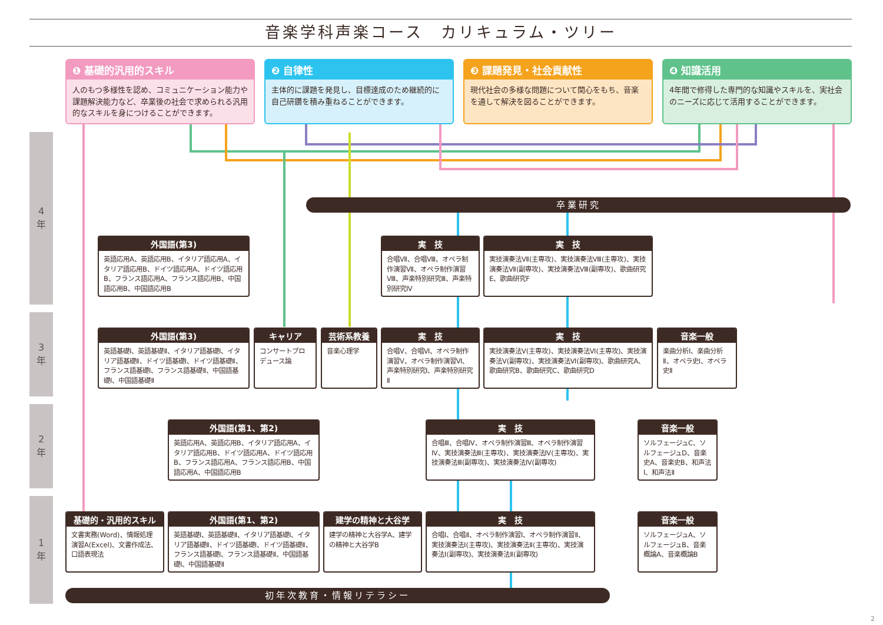音楽学科声楽コース　カリキュラム・ツリー
❶ 基礎的汎用的スキル
人のもつ多様性を認め、コミュニケーション能力や課題解決能力など、卒業後の社会で求められる汎用的なスキルを身につけることができます。
❷ 自律性
主体的に課題を発見し、目標達成のため継続的に自己研鑽を積み重ねることができます。
❸ 課題発見・社会貢献性
現代社会の多様な問題について関心をもち、音楽を通して解決を図ることができます。
❹ 知識活用
4年間で修得した専門的な知識やスキルを、実社会のニーズに応じて活用することができます。
4
年
3
年
2
年
1
年
卒業研究
外国語(第3)
英語応用A、英語応用B、イタリア語応用A、イタリア語応用B、ドイツ語応用A、ドイツ語応用B、フランス語応用A、フランス語応用B、中国語応用B、中国語応用B
実　技
合唱Ⅶ、合唱Ⅷ、オペラ制作演習Ⅶ、オペラ制作演習Ⅷ、声楽特別研究Ⅲ、声楽特別研究Ⅳ
実　技
実技演奏法Ⅶ(主専攻)、実技演奏法Ⅷ(主専攻)、実技演奏法Ⅶ(副専攻)、実技演奏法Ⅷ(副専攻)、歌曲研究E、歌曲研究F
外国語(第3)
英語基礎Ⅰ、英語基礎Ⅱ、イタリア語基礎Ⅰ、イタリア語基礎Ⅱ、ドイツ語基礎Ⅰ、ドイツ語基礎Ⅱ、フランス語基礎Ⅰ、フランス語基礎Ⅱ、中国語基礎Ⅰ、中国語基礎Ⅱ
キャリア
コンサートプロデュース論
芸術系教養
音楽心理学
実　技
合唱Ⅴ、合唱Ⅵ、オペラ制作演習Ⅴ、オペラ制作演習Ⅵ、声楽特別研究Ⅰ、声楽特別研究Ⅱ
実　技
実技演奏法Ⅴ(主専攻)、実技演奏法Ⅵ(主専攻)、実技演奏法Ⅴ(副専攻)、実技演奏法Ⅵ(副専攻)、歌曲研究A、歌曲研究B、歌曲研究C、歌曲研究D
音楽一般
楽曲分析Ⅰ、楽曲分析Ⅱ、オペラ史Ⅰ、オペラ史Ⅱ
外国語(第1、第2)
英語応用A、英語応用B、イタリア語応用A、イタリア語応用B、ドイツ語応用A、ドイツ語応用B、フランス語応用A、フランス語応用B、中国語応用A、中国語応用B
実　技
合唱Ⅲ、合唱Ⅳ、オペラ制作演習Ⅲ、オペラ制作演習Ⅳ、実技演奏法Ⅲ(主専攻)、実技演奏法Ⅳ(主専攻)、実技演奏法Ⅲ(副専攻)、実技演奏法Ⅳ(副専攻)
音楽一般
ソルフェージュC、ソルフェージュD、音楽史A、音楽史B、和声法Ⅰ、和声法Ⅱ
基礎的・汎用的スキル
文書実務(Word)、情報処理演習A(Excel)、文書作成法、口語表現法
外国語(第1、第2)
英語基礎Ⅰ、英語基礎Ⅱ、イタリア語基礎Ⅰ、イタリア語基礎Ⅱ、ドイツ語基礎Ⅰ、ドイツ語基礎Ⅱ、フランス語基礎Ⅰ、フランス語基礎Ⅱ、中国語基礎Ⅰ、中国語基礎Ⅱ
建学の精神と大谷学
建学の精神と大谷学A、建学の精神と大谷学B
実　技
合唱Ⅰ、合唱Ⅱ、オペラ制作演習Ⅰ、オペラ制作演習Ⅱ、実技演奏法Ⅰ(主専攻)、実技演奏法Ⅱ(主専攻)、実技演奏法Ⅰ(副専攻)、実技演奏法Ⅱ(副専攻)
音楽一般
ソルフェージュA、ソルフェージュB、音楽概論A、音楽概論B
初年次教育・情報リテラシー
2